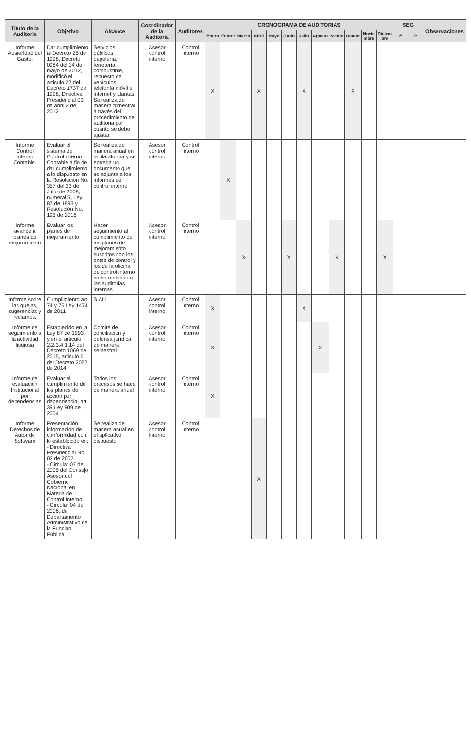| Titulo de la Auditoria | Objetivo | Alcance | Coordinador de la Auditoria | Auditores | CRONOGRAMA DE AUDITORIAS | | | | | | | | | | | | SEG | | Observaciones |
| --- | --- | --- | --- | --- | --- | --- | --- | --- | --- | --- | --- | --- | --- | --- | --- | --- | --- | --- | --- |
| | | | | | Enero | Febrer | Marzo | Abril | Mayo | Junio | Julio | Agosto | Septie | Octubr | Novie mbre | Diciem bre | E | P | |
| Informe Austeridad del Gasto. | Dar cumplimiento al Decreto 26 de 1998, Decreto 0984 del 14 de mayo de 2012, modificó el articulo 22 del Decreto 1737 de 1998, Directiva Presidencial 03 de abril 3 de 2012 | Servicios públicos, papelería, ferretería, combustible, repuesto de vehículos, telefonía móvil e internet y Llantas. Se realiza de manera trimestral a través del procedimiento de auditoria por cuanto se debe ajustar | Asesor control interno | Control Interno | X | | | X | | | X | | | X | | | | | |
| Informe Control Interno Contable. | Evaluar el sistema de Control interno Contable a fin de dar cumplimiento a lo dispuesto en la Resolución No. 357 del 23 de Julio de 2008, numeral 5, Ley 87 de 1993 y Resolución No. 193 de 2016 | Se realiza de manera anual en la plataforma y se entrega un documento que se adjunta a los informes de control interno | Asesor control interno | Control Interno | | X | | | | | | | | | | | | | |
| Informe avance a planes de mejoramiento | Evaluar los planes de mejoramiento | Hacer seguimiento al cumplimiento de los planes de mejoramiento suscritos con los entes de control y los de la oficina de control interno como medidas a las auditorias internas | Asesor control interno | Control Interno | | | X | | | X | | | X | | | X | | | |
| Informe sobre las quejas, sugerencias y reclamos. | Cumplimiento art 74 y 76 Ley 1474 de 2011 | SIAU | Asesor control interno | Control Interno | X | | | | | | X | | | | | | | | |
| Informe de seguimiento a la actividad litigiosa | Establecido en la Ley 87 de 1993, y en el articulo 2.2.3.4.1.14 del Decreto 1069 de 2015, articulo 6 del Decreto 2052 de 2014. | Comité de conciliación y defensa jurídica de manera semestral | Asesor control interno | Control Interno | X | | | | | | | X | | | | | | | |
| Informe de evaluación Institucional por dependencias | Evaluar el cumplimiento de los planes de acción por dependencia, art 39 Ley 909 de 2004 | Todos los procesos se hace de manera anual | Asesor control interno | Control Interno | X | | | | | | | | | | | | | | |
| Informe Derechos de Autor de Software | Presentación información de conformidad con lo establecido en: - Directiva Presidencial No. 02 de 2002. - Circular 07 de 2005 del Consejo Asesor del Gobierno Nacional en Materia de Control Interno. - Circular 04 de 2006, del Departamento Administrativo de la Función Pública | Se realiza de manera anual en el aplicativo dispuesto | Asesor control interno | Control Interno | | | | X | | | | | | | | | | | |